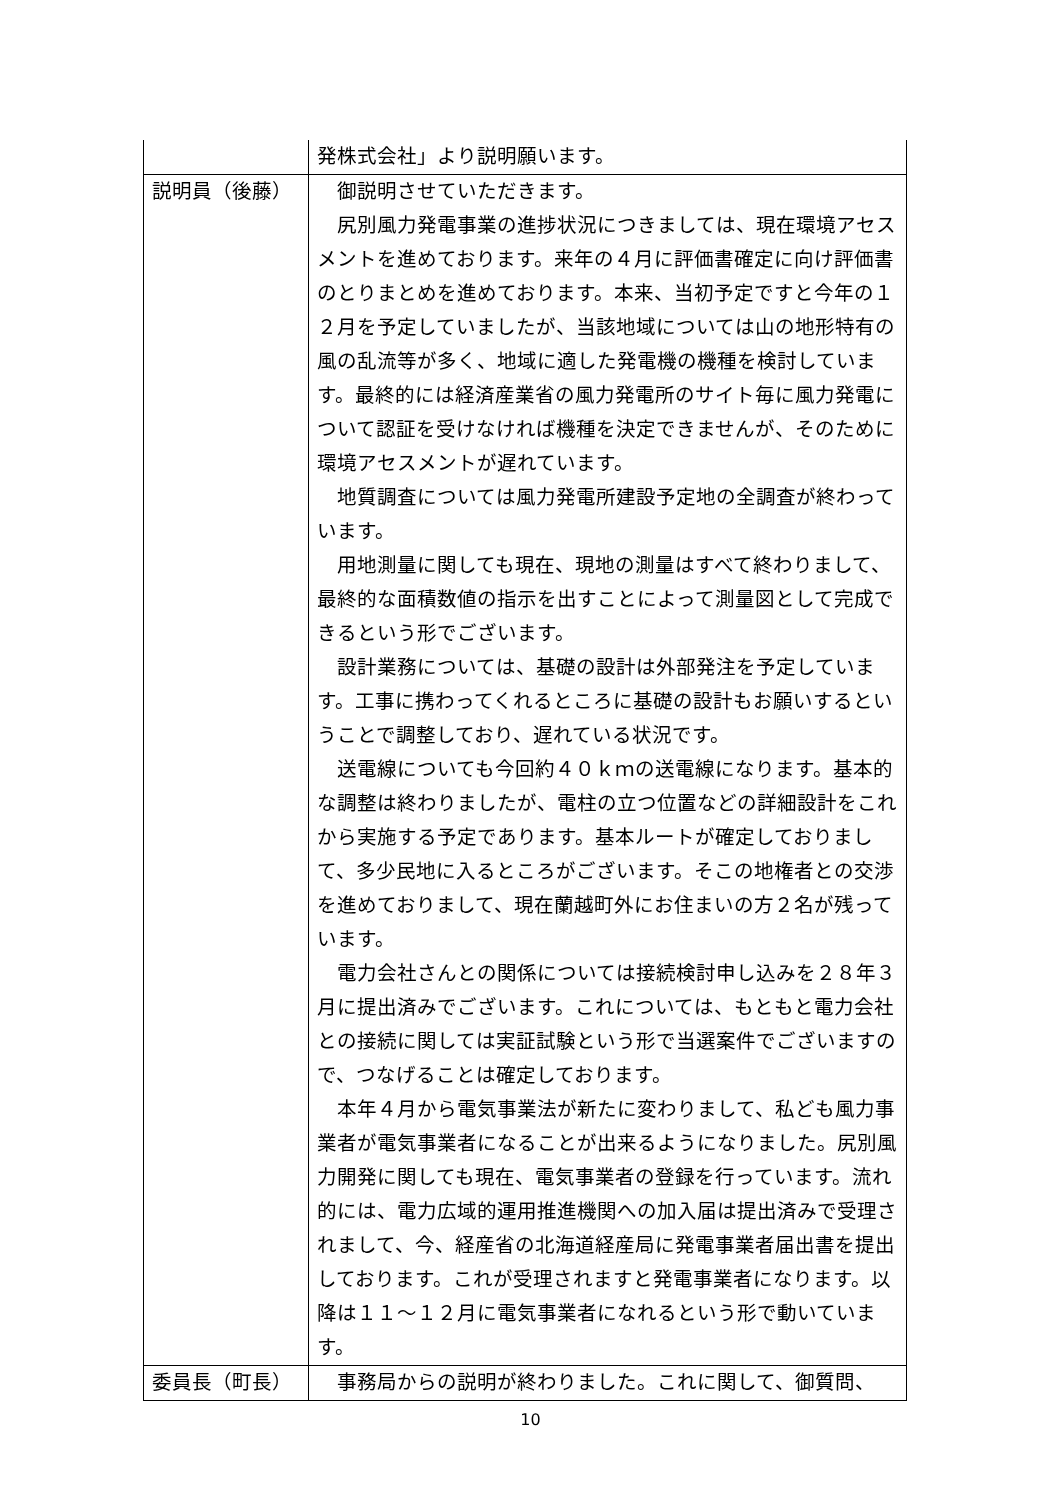| | 発株式会社」より説明願います。 |
| 説明員（後藤） | 御説明させていただきます。 尻別風力発電事業の進捗状況につきましては、現在環境アセスメントを進めております。来年の４月に評価書確定に向け評価書のとりまとめを進めております。本来、当初予定ですと今年の１２月を予定していましたが、当該地域については山の地形特有の風の乱流等が多く、地域に適した発電機の機種を検討しています。最終的には経済産業省の風力発電所のサイト毎に風力発電について認証を受けなければ機種を決定できませんが、そのために環境アセスメントが遅れています。 地質調査については風力発電所建設予定地の全調査が終わっています。 用地測量に関しても現在、現地の測量はすべて終わりまして、最終的な面積数値の指示を出すことによって測量図として完成できるという形でございます。 設計業務については、基礎の設計は外部発注を予定しています。工事に携わってくれるところに基礎の設計もお願いするということで調整しており、遅れている状況です。 送電線についても今回約４０ｋｍの送電線になります。基本的な調整は終わりましたが、電柱の立つ位置などの詳細設計をこれから実施する予定であります。基本ルートが確定しておりまして、多少民地に入るところがございます。そこの地権者との交渉を進めておりまして、現在蘭越町外にお住まいの方２名が残っています。 電力会社さんとの関係については接続検討申し込みを２８年３月に提出済みでございます。これについては、もともと電力会社との接続に関しては実証試験という形で当選案件でございますので、つなげることは確定しております。 本年４月から電気事業法が新たに変わりまして、私ども風力事業者が電気事業者になることが出来るようになりました。尻別風力開発に関しても現在、電気事業者の登録を行っています。流れ的には、電力広域的運用推進機関への加入届は提出済みで受理されまして、今、経産省の北海道経産局に発電事業者届出書を提出しております。これが受理されますと発電事業者になります。以降は１１～１２月に電気事業者になれるという形で動いています。 |
| 委員長（町長） | 事務局からの説明が終わりました。これに関して、御質問、 |
10